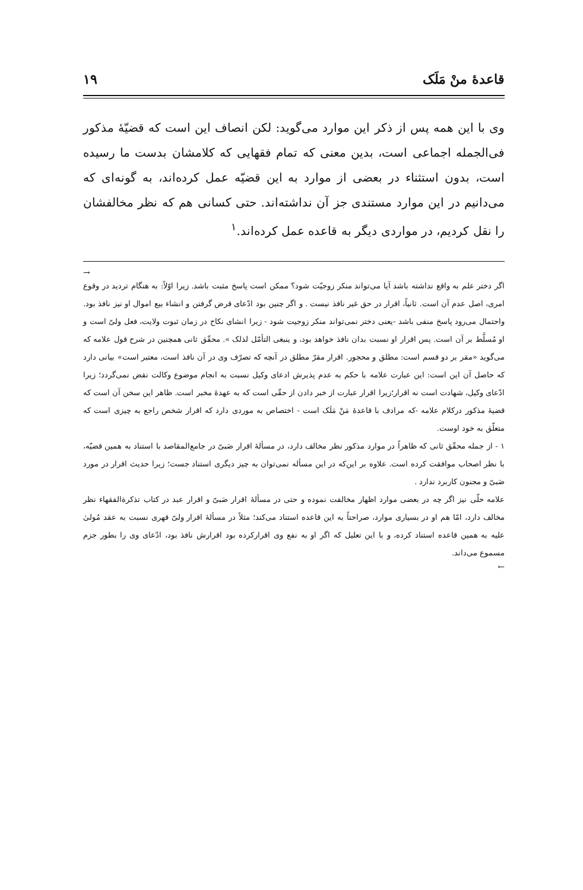قاعدهٔ منْ مَلَک ۱۹
وی با این همه پس از ذکر این موارد می‌گوید: لکن انصاف این است که قضیّهٔ مذکور فی‌الجمله اجماعی است، بدین معنی که تمام فقهایی که کلامشان بدست ما رسیده است، بدون استثناء در بعضی از موارد به این قضیّه عمل کرده‌اند، به گونه‌ای که می‌دانیم در این موارد مستندی جز آن نداشته‌اند. حتی کسانی هم که نظر مخالفشان را نقل کردیم، در مواردی دیگر به قاعده عمل کرده‌اند.<sup>۱</sup>
→
اگر دختر علم به واقع نداشته باشد آیا می‌تواند منکر زوجیّت شود؟ ممکن است پاسخ مثبت باشد. زیرا اوّلاً: به هنگام تردید در وقوع امری، اصل عدم آن است. ثانیاً، اقرار در حق غیر نافذ نیست . و اگر چنین بود ادّعای قرض گرفتن و انشاء بیع اموال او نیز نافذ بود. واحتمال می‌رود پاسخ منفی باشد -یعنی دختر نمی‌تواند منکر زوجیت شود - زیرا انشای نکاح در زمان ثبوت ولایت، فعل ولیّ است و او مُسلَّط بر آن است. پس اقرار او نسبت بدان نافذ خواهد بود، و ینبغی التأمّل لذلک ». محقّق ثانی همچنین در شرح قول علامه که می‌گوید «مقر بر دو قسم است: مطلق و محجور. اقرار مقرّ مطلق در آنچه که تصرّف وی در آن نافذ است، معتبر است» بیانی دارد که حاصل آن این است: این عبارت علامه با حکم به عدم پذیرش ادعای وکیل نسبت به انجام موضوع وکالت نقض نمی‌گردد؛ زیرا ادّعای وکیل، شهادت است نه اقرار؛زیرا اقرار عبارت از خبر دادن از حقّی است که به عهدهٔ مخبر است. ظاهر این سخن آن است که قضیهٔ مذکور درکلام علامه -که مرادف با قاعدهٔ مَنْ مَلَک است - اختصاص به موردی دارد که اقرار شخص راجع به چیزی است که متعلّق به خود اوست.
۱ - از جمله محقّق ثانی که ظاهراً در موارد مذکور نظر مخالف دارد، در مسألهٔ اقرار صَبیّ در جامع‌المقاصد با استناد به همین قضیّه، با نظر اصحاب موافقت کرده است. علاوه بر این‌که در این مسأله نمی‌توان به چیز دیگری استناد جست؛ زیرا حدیث اقرار در مورد صَبیّ و مجنون کاربرد ندارد .
علامه حلّی نیز اگر چه در بعضی موارد اظهار مخالفت نموده و حتی در مسألهٔ اقرار صَبیّ و اقرار عبد در کتاب تذکرة‌الفقهاء نظر مخالف دارد، امّا هم او در بسیاری موارد، صراحتاً به این قاعده استناد می‌کند؛ مثلاً در مسألهٔ اقرار ولیّ قهری نسبت به عقد مُولیٰ علیه به همین قاعده استناد کرده، و با این تعلیل که اگر او به نفع وی اقرارکرده بود اقرارش نافذ بود، ادّعای وی را بطور جزم مسموع می‌داند.
←